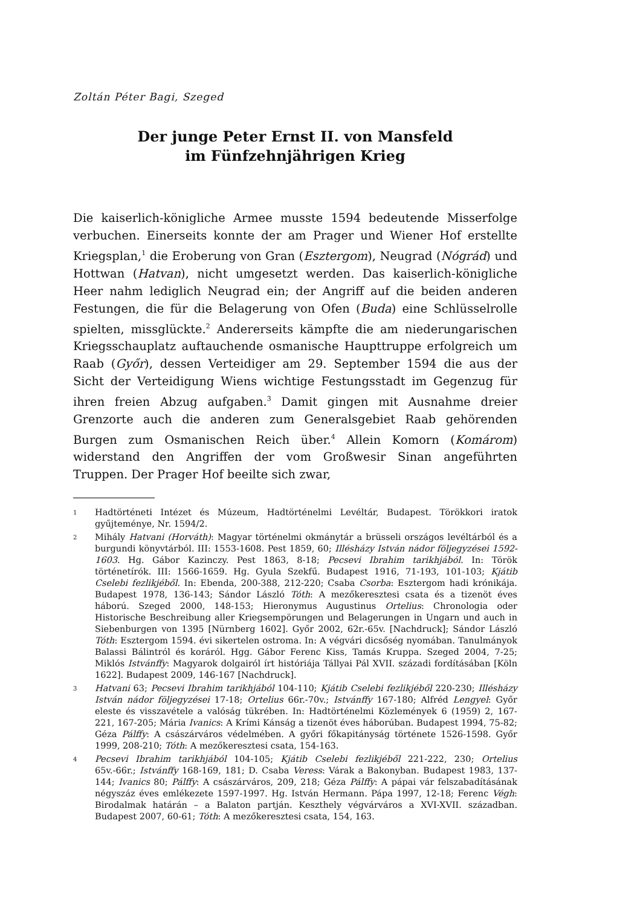Zoltán Péter Bagi, Szeged
Der junge Peter Ernst II. von Mansfeld
im Fünfzehnjährigen Krieg
Die kaiserlich-königliche Armee musste 1594 bedeutende Misserfolge verbuchen. Einerseits konnte der am Prager und Wiener Hof erstellte Kriegsplan,<sup>1</sup> die Eroberung von Gran (Esztergom), Neugrad (Nógrád) und Hottwan (Hatvan), nicht umgesetzt werden. Das kaiserlich-königliche Heer nahm lediglich Neugrad ein; der Angriff auf die beiden anderen Festungen, die für die Belagerung von Ofen (Buda) eine Schlüsselrolle spielten, missglückte.<sup>2</sup> Andererseits kämpfte die am niederungarischen Kriegsschauplatz auftauchende osmanische Haupttruppe erfolgreich um Raab (Győr), dessen Verteidiger am 29. September 1594 die aus der Sicht der Verteidigung Wiens wichtige Festungsstadt im Gegenzug für ihren freien Abzug aufgaben.<sup>3</sup> Damit gingen mit Ausnahme dreier Grenzorte auch die anderen zum Generalsgebiet Raab gehörenden Burgen zum Osmanischen Reich über.<sup>4</sup> Allein Komorn (Komárom) widerstand den Angriffen der vom Großwesir Sinan angeführten Truppen. Der Prager Hof beeilte sich zwar,
1 Hadtörténeti Intézet és Múzeum, Hadtörténelmi Levéltár, Budapest. Törökkori iratok gyűjteménye, Nr. 1594/2.
2 Mihály Hatvani (Horváth): Magyar történelmi okmánytár a brüsseli országos levéltárból és a burgundi könyvtárból. III: 1553-1608. Pest 1859, 60; Illésházy István nádor följegyzései 1592-1603. Hg. Gábor Kazinczy. Pest 1863, 8-18; Pecsevi Ibrahim tarikhjából. In: Török történetírók. III: 1566-1659. Hg. Gyula Szekfű. Budapest 1916, 71-193, 101-103; Kjátib Cselebi fezlikjéből. In: Ebenda, 200-388, 212-220; Csaba Csorba: Esztergom hadi krónikája. Budapest 1978, 136-143; Sándor László Tóth: A mezőkeresztesi csata és a tizenöt éves háború. Szeged 2000, 148-153; Hieronymus Augustinus Ortelius: Chronologia oder Historische Beschreibung aller Kriegsempörungen und Belagerungen in Ungarn und auch in Siebenburgen von 1395 [Nürnberg 1602]. Győr 2002, 62r.-65v. [Nachdruck]; Sándor László Tóth: Esztergom 1594. évi sikertelen ostroma. In: A végvári dicsőség nyomában. Tanulmányok Balassi Bálintról és koráról. Hgg. Gábor Ferenc Kiss, Tamás Kruppa. Szeged 2004, 7-25; Miklós Istvánffy: Magyarok dolgairól írt históriája Tállyai Pál XVII. századi fordításában [Köln 1622]. Budapest 2009, 146-167 [Nachdruck].
3 Hatvani 63; Pecsevi Ibrahim tarikhjából 104-110; Kjátib Cselebi fezlikjéből 220-230; Illésházy István nádor följegyzései 17-18; Ortelius 66r.-70v.; Istvánffy 167-180; Alfréd Lengyel: Győr eleste és visszavétele a valóság tükrében. In: Hadtörténelmi Közlemények 6 (1959) 2, 167-221, 167-205; Mária Ivanics: A Krími Kánság a tizenöt éves háborúban. Budapest 1994, 75-82; Géza Pálffy: A császárváros védelmében. A győri főkapitányság története 1526-1598. Győr 1999, 208-210; Tóth: A mezőkeresztesi csata, 154-163.
4 Pecsevi Ibrahim tarikhjából 104-105; Kjátib Cselebi fezlikjéből 221-222, 230; Ortelius 65v.-66r.; Istvánffy 168-169, 181; D. Csaba Veress: Várak a Bakonyban. Budapest 1983, 137-144; Ivanics 80; Pálffy: A császárváros, 209, 218; Géza Pálffy: A pápai vár felszabadításának négyszáz éves emlékezete 1597-1997. Hg. István Hermann. Pápa 1997, 12-18; Ferenc Végh: Birodalmak határán – a Balaton partján. Keszthely végvárváros a XVI-XVII. században. Budapest 2007, 60-61; Tóth: A mezőkeresztesi csata, 154, 163.